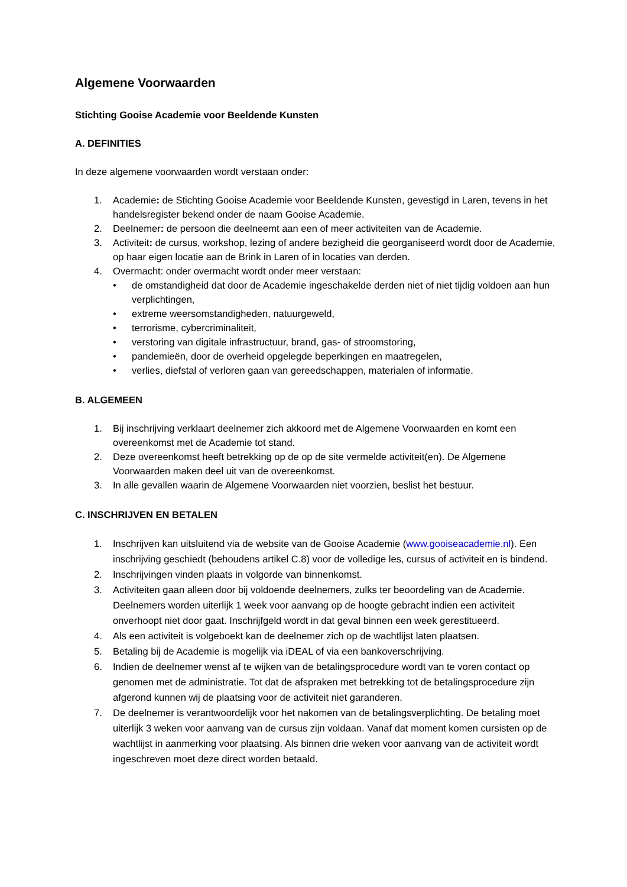Algemene Voorwaarden
Stichting Gooise Academie voor Beeldende Kunsten
A. DEFINITIES
In deze algemene voorwaarden wordt verstaan onder:
1. Academie: de Stichting Gooise Academie voor Beeldende Kunsten, gevestigd in Laren, tevens in het handelsregister bekend onder de naam Gooise Academie.
2. Deelnemer: de persoon die deelneemt aan een of meer activiteiten van de Academie.
3. Activiteit: de cursus, workshop, lezing of andere bezigheid die georganiseerd wordt door de Academie, op haar eigen locatie aan de Brink in Laren of in locaties van derden.
4. Overmacht: onder overmacht wordt onder meer verstaan:
• de omstandigheid dat door de Academie ingeschakelde derden niet of niet tijdig voldoen aan hun verplichtingen,
• extreme weersomstandigheden, natuurgeweld,
• terrorisme, cybercriminaliteit,
• verstoring van digitale infrastructuur, brand, gas- of stroomstoring,
• pandemieën, door de overheid opgelegde beperkingen en maatregelen,
• verlies, diefstal of verloren gaan van gereedschappen, materialen of informatie.
B. ALGEMEEN
1. Bij inschrijving verklaart deelnemer zich akkoord met de Algemene Voorwaarden en komt een overeenkomst met de Academie tot stand.
2. Deze overeenkomst heeft betrekking op de op de site vermelde activiteit(en). De Algemene Voorwaarden maken deel uit van de overeenkomst.
3. In alle gevallen waarin de Algemene Voorwaarden niet voorzien, beslist het bestuur.
C. INSCHRIJVEN EN BETALEN
1. Inschrijven kan uitsluitend via de website van de Gooise Academie (www.gooiseacademie.nl). Een inschrijving geschiedt (behoudens artikel C.8) voor de volledige les, cursus of activiteit en is bindend.
2. Inschrijvingen vinden plaats in volgorde van binnenkomst.
3. Activiteiten gaan alleen door bij voldoende deelnemers, zulks ter beoordeling van de Academie. Deelnemers worden uiterlijk 1 week voor aanvang op de hoogte gebracht indien een activiteit onverhoopt niet door gaat. Inschrijfgeld wordt in dat geval binnen een week gerestitueerd.
4. Als een activiteit is volgeboekt kan de deelnemer zich op de wachtlijst laten plaatsen.
5. Betaling bij de Academie is mogelijk via iDEAL of via een bankoverschrijving.
6. Indien de deelnemer wenst af te wijken van de betalingsprocedure wordt van te voren contact op genomen met de administratie. Tot dat de afspraken met betrekking tot de betalingsprocedure zijn afgerond kunnen wij de plaatsing voor de activiteit niet garanderen.
7. De deelnemer is verantwoordelijk voor het nakomen van de betalingsverplichting. De betaling moet uiterlijk 3 weken voor aanvang van de cursus zijn voldaan. Vanaf dat moment komen cursisten op de wachtlijst in aanmerking voor plaatsing. Als binnen drie weken voor aanvang van de activiteit wordt ingeschreven moet deze direct worden betaald.